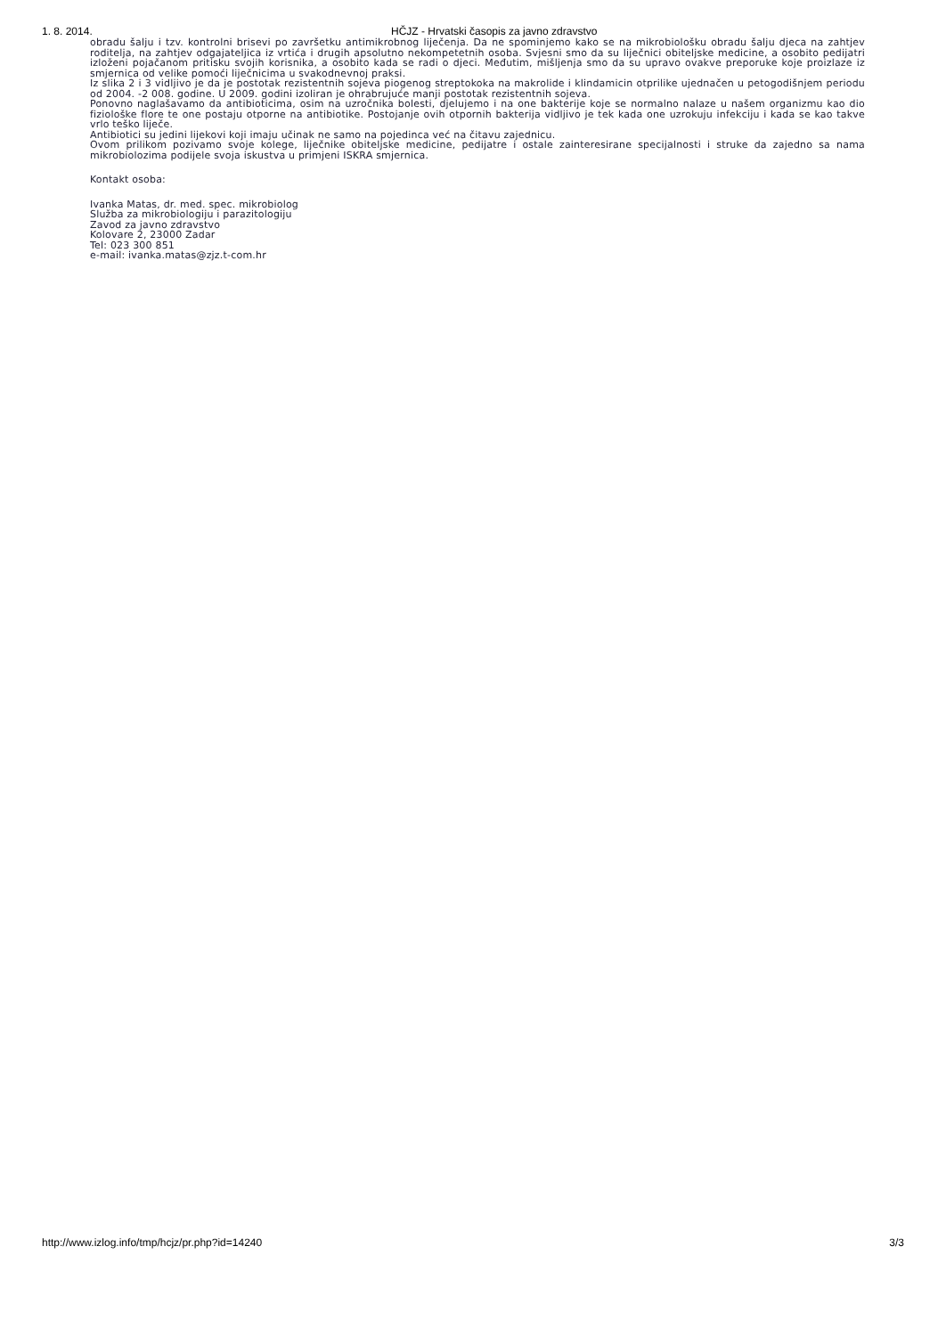1. 8. 2014. HČJZ - Hrvatski časopis za javno zdravstvo
obradu šalju i tzv. kontrolni brisevi po završetku antimikrobnog liječenja. Da ne spominjemo kako se na mikrobiološku obradu šalju djeca na zahtjev roditelja, na zahtjev odgajateljica iz vrtića i drugih apsolutno nekompetetnih osoba. Svjesni smo da su liječnici obiteljske medicine, a osobito pedijatri izloženi pojačanom pritisku svojih korisnika, a osobito kada se radi o djeci. Međutim, mišljenja smo da su upravo ovakve preporuke koje proizlaze iz smjernica od velike pomoći liječnicima u svakodnevnoj praksi.
Iz slika 2 i 3 vidljivo je da je postotak rezistentnih sojeva piogenog streptokoka na makrolide i klindamicin otprilike ujednačen u petogodišnjem periodu od 2004. -2 008. godine. U 2009. godini izoliran je ohrabrujuće manji postotak rezistentnih sojeva.
Ponovno naglašavamo da antibioticima, osim na uzročnika bolesti, djelujemo i na one bakterije koje se normalno nalaze u našem organizmu kao dio fiziološke flore te one postaju otporne na antibiotike. Postojanje ovih otpornih bakterija vidljivo je tek kada one uzrokuju infekciju i kada se kao takve vrlo teško liječe.
Antibiotici su jedini lijekovi koji imaju učinak ne samo na pojedinca već na čitavu zajednicu.
Ovom prilikom pozivamo svoje kolege, liječnike obiteljske medicine, pedijatre i ostale zainteresirane specijalnosti i struke da zajedno sa nama mikrobiolozima podijele svoja iskustva u primjeni ISKRA smjernica.
Kontakt osoba:
Ivanka Matas, dr. med. spec. mikrobiolog
Služba za mikrobiologiju i parazitologiju
Zavod za javno zdravstvo
Kolovare 2, 23000 Zadar
Tel: 023 300 851
e-mail: ivanka.matas@zjz.t-com.hr
http://www.izlog.info/tmp/hcjz/pr.php?id=14240 3/3